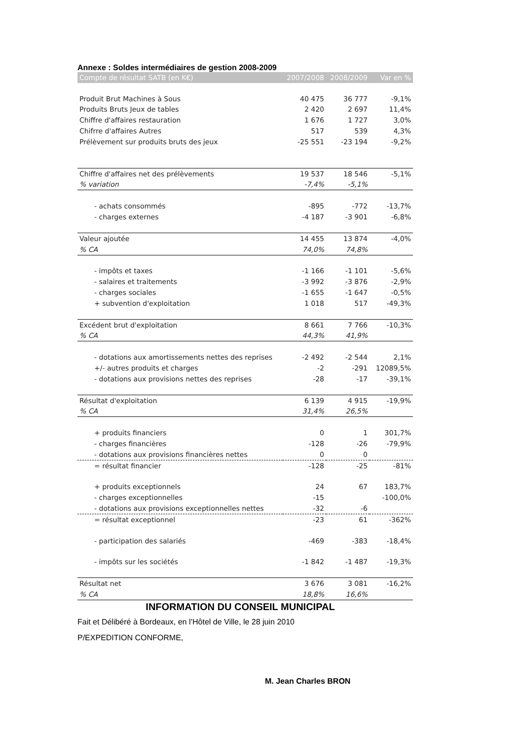Annexe : Soldes intermédiaires de gestion 2008-2009
| Compte de résultat SATB (en K€) | 2007/2008 | 2008/2009 | Var en % |
| --- | --- | --- | --- |
| Produit Brut Machines à Sous | 40 475 | 36 777 | -9,1% |
| Produits Bruts Jeux de tables | 2 420 | 2 697 | 11,4% |
| Chiffre d'affaires restauration | 1 676 | 1 727 | 3,0% |
| Chifrre d'affaires Autres | 517 | 539 | 4,3% |
| Prélèvement sur produits bruts des jeux | -25 551 | -23 194 | -9,2% |
| Chiffre d'affaires net des prélèvements | 19 537 | 18 546 | -5,1% |
| % variation | -7,4% | -5,1% | |
| - achats consommés | -895 | -772 | -13,7% |
| - charges externes | -4 187 | -3 901 | -6,8% |
| Valeur ajoutée | 14 455 | 13 874 | -4,0% |
| % CA | 74,0% | 74,8% | |
| - impôts et taxes | -1 166 | -1 101 | -5,6% |
| - salaires et traitements | -3 992 | -3 876 | -2,9% |
| - charges sociales | -1 655 | -1 647 | -0,5% |
| + subvention d'exploitation | 1 018 | 517 | -49,3% |
| Excédent brut d'exploitation | 8 661 | 7 766 | -10,3% |
| % CA | 44,3% | 41,9% | |
| - dotations aux amortissements nettes des reprises | -2 492 | -2 544 | 2,1% |
| +/- autres produits et charges | -2 | -291 | 12089,5% |
| - dotations aux provisions nettes des reprises | -28 | -17 | -39,1% |
| Résultat d'exploitation | 6 139 | 4 915 | -19,9% |
| % CA | 31,4% | 26,5% | |
| + produits financiers | 0 | 1 | 301,7% |
| - charges financières | -128 | -26 | -79,9% |
| - dotations aux provisions financières nettes | 0 | 0 | |
| = résultat financier | -128 | -25 | -81% |
| + produits exceptionnels | 24 | 67 | 183,7% |
| - charges exceptionnelles | -15 | | -100,0% |
| - dotations aux provisions exceptionnelles nettes | -32 | -6 | |
| = résultat exceptionnel | -23 | 61 | -362% |
| - participation des salariés | -469 | -383 | -18,4% |
| - impôts sur les sociétés | -1 842 | -1 487 | -19,3% |
| Résultat net | 3 676 | 3 081 | -16,2% |
| % CA | 18,8% | 16,6% | |
INFORMATION DU CONSEIL MUNICIPAL
Fait et Délibéré à Bordeaux, en l’Hôtel de Ville, le 28 juin 2010
P/EXPEDITION CONFORME,
M. Jean Charles BRON